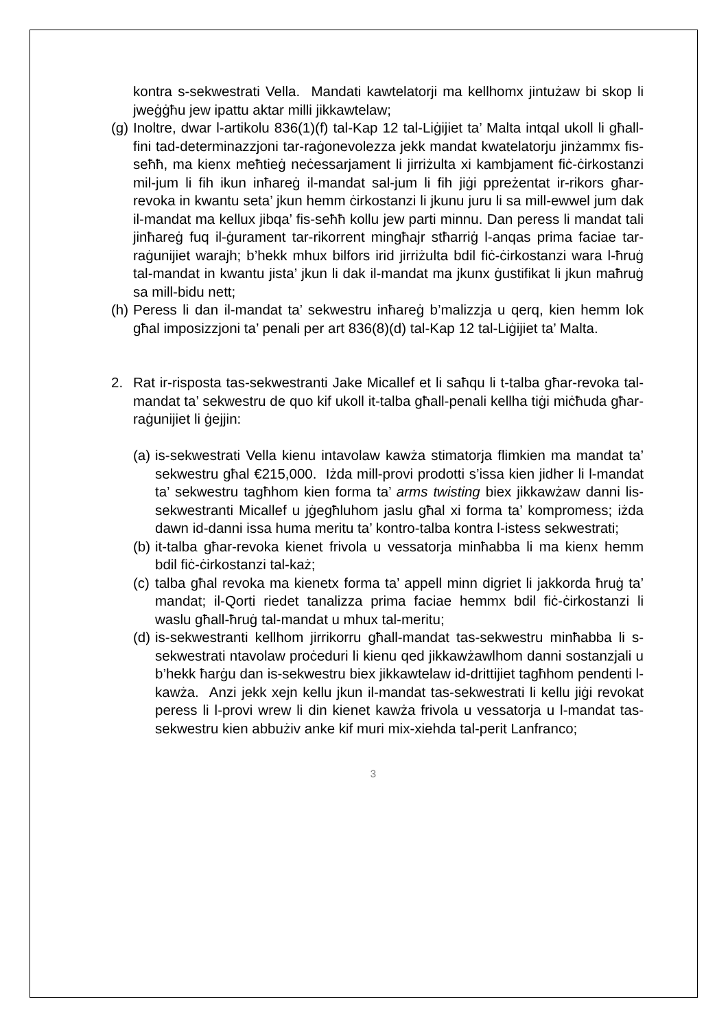kontra s-sekwestrati Vella. Mandati kawtelatorji ma kellhomx jintużaw bi skop li jweġġħu jew ipattu aktar milli jikkawtelaw;
(g) Inoltre, dwar l-artikolu 836(1)(f) tal-Kap 12 tal-Liġijiet ta’ Malta intqal ukoll li għall-fini tad-determinazzjoni tar-raġonevolezza jekk mandat kwatelatorju jinżammx fis-seħħ, ma kienx meħtieġ neċessarjament li jirriżulta xi kambjament fiċ-ċirkostanzi mil-jum li fih ikun inħareġ il-mandat sal-jum li fih jiġi ppreżentat ir-rikors għar-revoka in kwantu seta’ jkun hemm ċirkostanzi li jkunu juru li sa mill-ewwel jum dak il-mandat ma kellux jibqa’ fis-seħħ kollu jew parti minnu. Dan peress li mandat tali jinħareġ fuq il-ġurament tar-rikorrent mingħajr stħarriġ l-anqas prima faciae tar-raġunijiet warajh; b’hekk mhux bilfors irid jirriżulta bdil fiċ-ċirkostanzi wara l-ħruġ tal-mandat in kwantu jista’ jkun li dak il-mandat ma jkunx ġustifikat li jkun maħruġ sa mill-bidu nett;
(h) Peress li dan il-mandat ta’ sekwestru inħareġ b’malizzja u qerq, kien hemm lok għal imposizzjoni ta’ penali per art 836(8)(d) tal-Kap 12 tal-Liġijiet ta’ Malta.
2. Rat ir-risposta tas-sekwestranti Jake Micallef et li saħqu li t-talba għar-revoka tal-mandat ta’ sekwestru de quo kif ukoll it-talba għall-penali kellha tiġi miċħuda għar-raġunijiet li ġejjin:
(a) is-sekwestrati Vella kienu intavolaw kawża stimatorja flimkien ma mandat ta’ sekwestru għal €215,000. Iżda mill-provi prodotti s’issa kien jidher li l-mandat ta’ sekwestru tagħhom kien forma ta’ arms twisting biex jikkawżaw danni lis-sekwestranti Micallef u jġegħluhom jaslu għal xi forma ta’ kompromess; iżda dawn id-danni issa huma meritu ta’ kontro-talba kontra l-istess sekwestrati;
(b) it-talba għar-revoka kienet frivola u vessatorja minħabba li ma kienx hemm bdil fiċ-ċirkostanzi tal-każ;
(c) talba għal revoka ma kienetx forma ta’ appell minn digriet li jakkorda ħruġ ta’ mandat; il-Qorti riedet tanalizza prima faciae hemmx bdil fiċ-ċirkostanzi li waslu għall-ħruġ tal-mandat u mhux tal-meritu;
(d) is-sekwestranti kellhom jirrikorru għall-mandat tas-sekwestru minħabba li s-sekwestrati ntavolaw proċeduri li kienu qed jikkawżawlhom danni sostanzjali u b’hekk ħarġu dan is-sekwestru biex jikkawtelaw id-drittijiet tagħhom pendenti l-kawża. Anzi jekk xejn kellu jkun il-mandat tas-sekwestrati li kellu jiġi revokat peress li l-provi wrew li din kienet kawża frivola u vessatorja u l-mandat tas-sekwestru kien abbużiv anke kif muri mix-xiehda tal-perit Lanfranco;
3